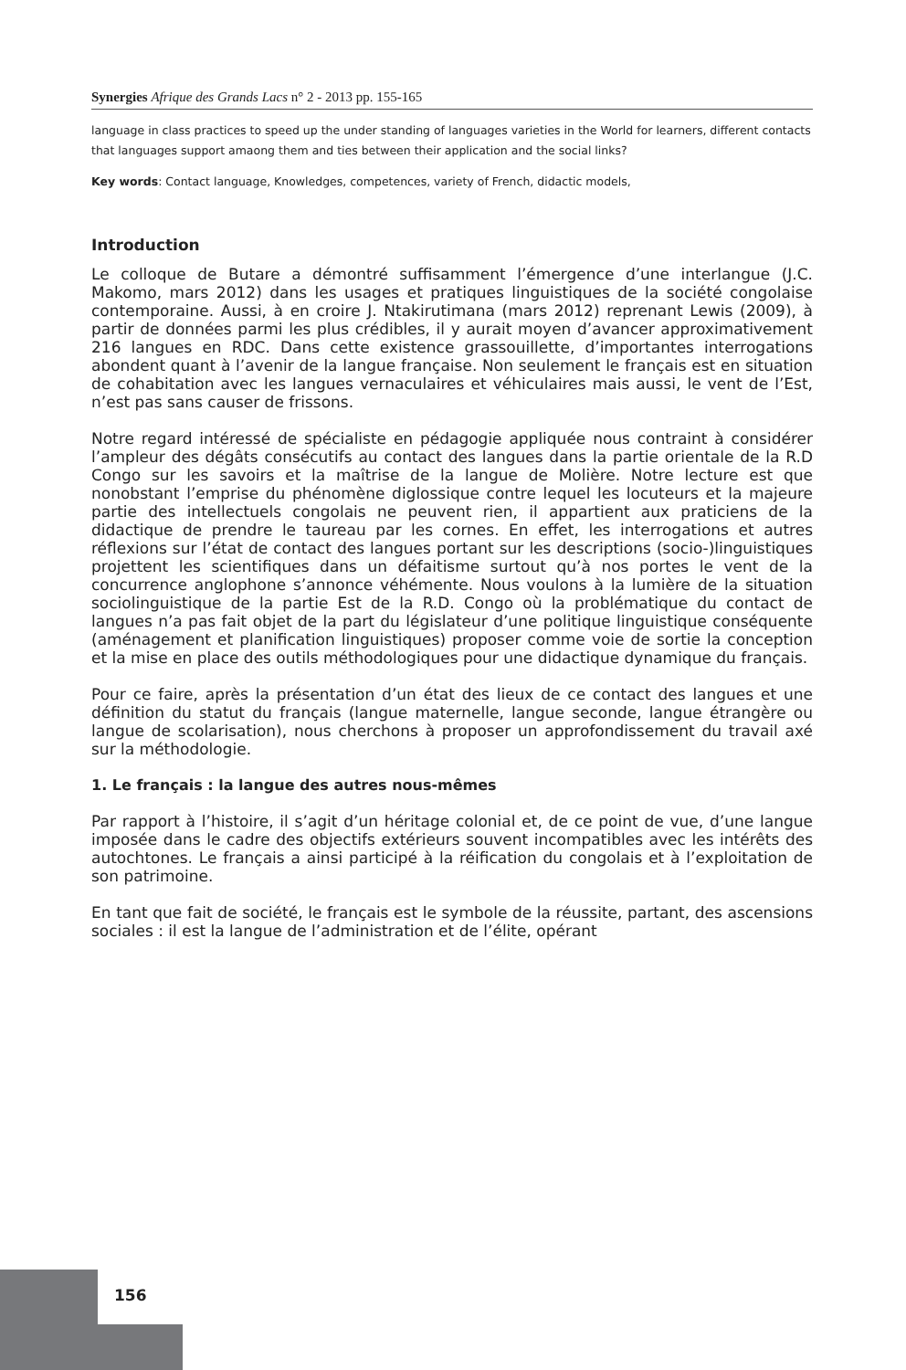Synergies Afrique des Grands Lacs n° 2 - 2013 pp. 155-165
language in class practices to speed up the under standing of languages varieties in the World for learners, different contacts that languages support amaong them and ties between their application and the social links?
Key words: Contact language, Knowledges, competences, variety of French, didactic models,
Introduction
Le colloque de Butare a démontré suffisamment l’émergence d’une interlangue (J.C. Makomo, mars 2012) dans les usages et pratiques linguistiques de la société congolaise contemporaine. Aussi, à en croire J. Ntakirutimana (mars 2012) reprenant Lewis (2009), à partir de données parmi les plus crédibles, il y aurait moyen d’avancer approximativement 216 langues en RDC. Dans cette existence grassouillette, d’importantes interrogations abondent quant à l’avenir de la langue française. Non seulement le français est en situation de cohabitation avec les langues vernaculaires et véhiculaires mais aussi, le vent de l’Est, n’est pas sans causer de frissons.
Notre regard intéressé de spécialiste en pédagogie appliquée nous contraint à considérer l’ampleur des dégâts consécutifs au contact des langues dans la partie orientale de la R.D Congo sur les savoirs et la maîtrise de la langue de Molière. Notre lecture est que nonobstant l’emprise du phénomène diglossique contre lequel les locuteurs et la majeure partie des intellectuels congolais ne peuvent rien, il appartient aux praticiens de la didactique de prendre le taureau par les cornes. En effet, les interrogations et autres réflexions sur l’état de contact des langues portant sur les descriptions (socio-)linguistiques projettent les scientifiques dans un défaitisme surtout qu’à nos portes le vent de la concurrence anglophone s’annonce véhémente. Nous voulons à la lumière de la situation sociolinguistique de la partie Est de la R.D. Congo où la problématique du contact de langues n’a pas fait objet de la part du législateur d’une politique linguistique conséquente (aménagement et planification linguistiques) proposer comme voie de sortie la conception et la mise en place des outils méthodologiques pour une didactique dynamique du français.
Pour ce faire, après la présentation d’un état des lieux de ce contact des langues et une définition du statut du français (langue maternelle, langue seconde, langue étrangère ou langue de scolarisation), nous cherchons à proposer un approfondissement du travail axé sur la méthodologie.
1. Le français : la langue des autres nous-mêmes
Par rapport à l’histoire, il s’agit d’un héritage colonial et, de ce point de vue, d’une langue imposée dans le cadre des objectifs extérieurs souvent incompatibles avec les intérêts des autochtones. Le français a ainsi participé à la réification du congolais et à l’exploitation de son patrimoine.
En tant que fait de société, le français est le symbole de la réussite, partant, des ascensions sociales : il est la langue de l’administration et de l’élite, opérant
156